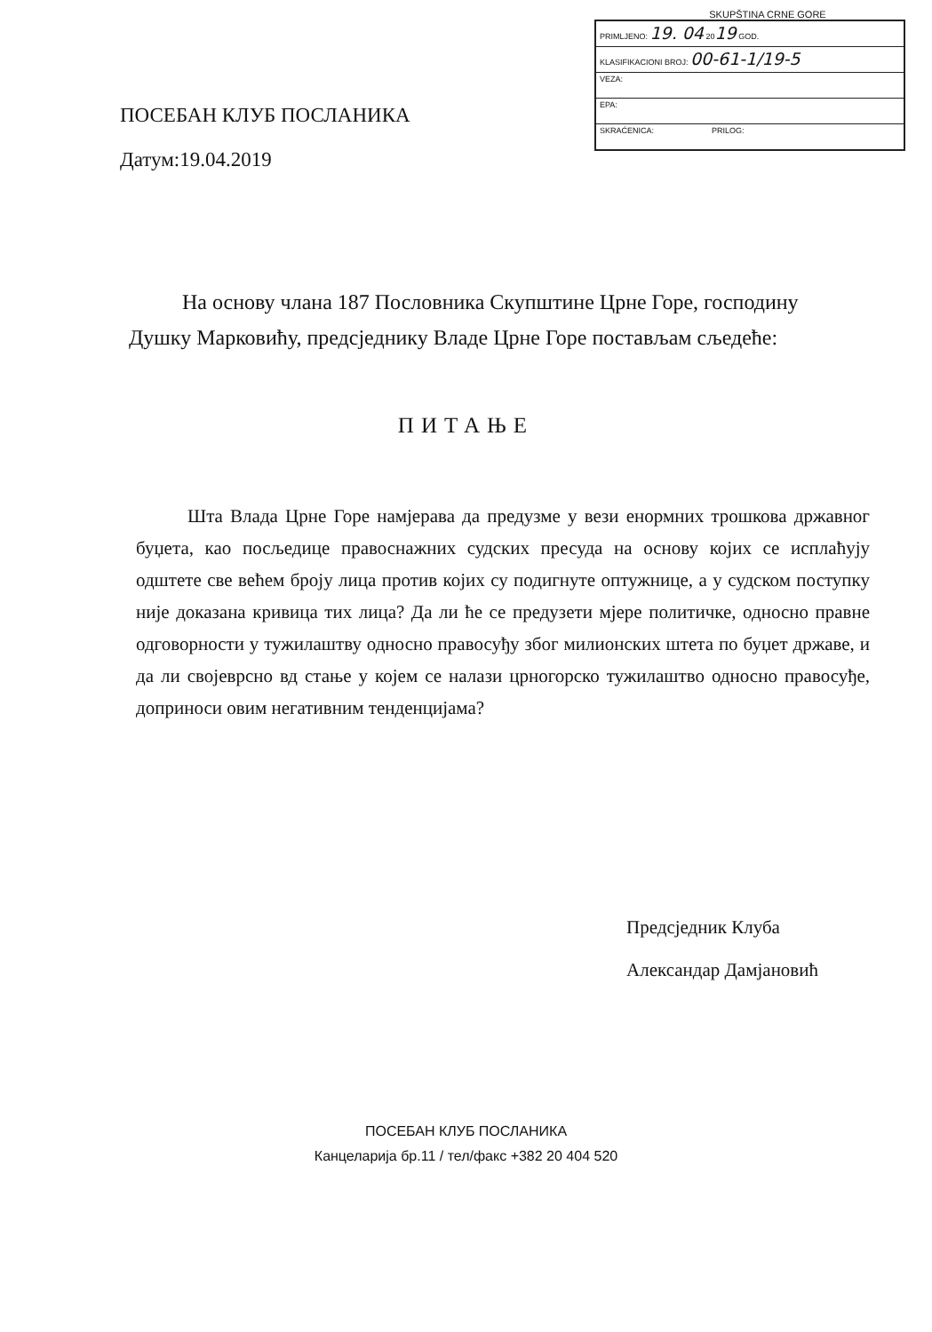ПОСЕБАН КЛУБ ПОСЛАНИКА
Датум:19.04.2019
SKUPŠTINA CRNE GORE
| PRIMLJENO: 19. 04 20 19 GOD. |
| KLASIFIKACIONI BROJ: 00-61-1/19-5 |
| VEZA: |
| EPA: |
| SKRAĆENICA: PRILOG: |
На основу члана 187 Пословника Скупштине Црне Горе, господину Душку Марковићу, предсједнику Владе Црне Горе постављам сљедеће:
ПИТАЊЕ
Шта Влада Црне Горе намјерава да предузме у вези енормних трошкова државног буџета, као посљедице правоснажних судских пресуда на основу којих се исплаћују одштете све већем броју лица против којих су подигнуте оптужнице, а у судском поступку није доказана кривица тих лица? Да ли ће се предузети мјере политичке, односно правне одговорности у тужилаштву односно правосуђу због милионских штета по буџет државе, и да ли својеврсно вд стање у којем се налази црногорско тужилаштво односно правосуђе, доприноси овим негативним тенденцијама?
Предсједник Клуба
Александар Дамјановић
ПОСЕБАН КЛУБ ПОСЛАНИКА
Канцеларија бр.11 / тел/факс +382 20 404 520